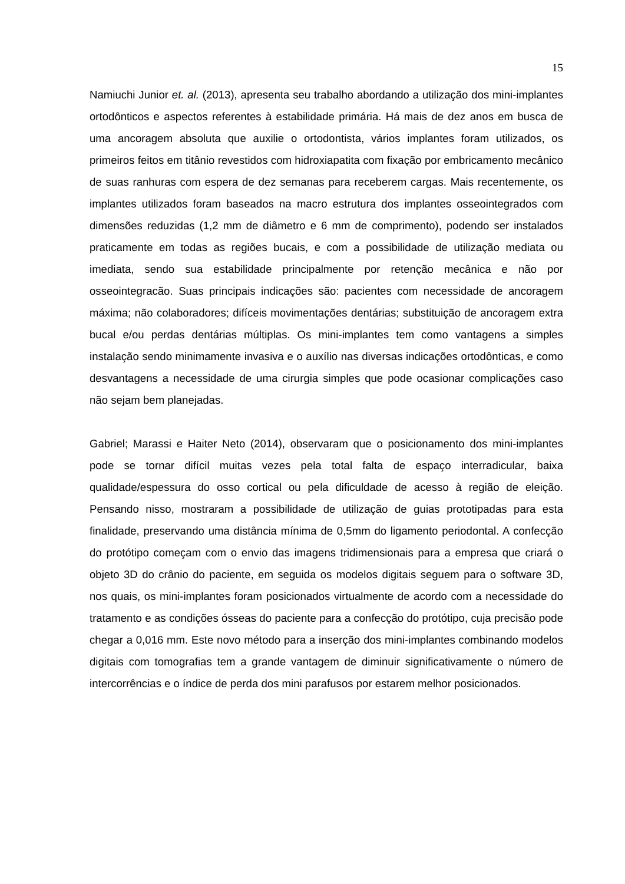15
Namiuchi Junior et. al. (2013), apresenta seu trabalho abordando a utilização dos mini-implantes ortodônticos e aspectos referentes à estabilidade primária. Há mais de dez anos em busca de uma ancoragem absoluta que auxilie o ortodontista, vários implantes foram utilizados, os primeiros feitos em titânio revestidos com hidroxiapatita com fixação por embricamento mecânico de suas ranhuras com espera de dez semanas para receberem cargas. Mais recentemente, os implantes utilizados foram baseados na macro estrutura dos implantes osseointegrados com dimensões reduzidas (1,2 mm de diâmetro e 6 mm de comprimento), podendo ser instalados praticamente em todas as regiões bucais, e com a possibilidade de utilização mediata ou imediata, sendo sua estabilidade principalmente por retenção mecânica e não por osseointegracão. Suas principais indicações são: pacientes com necessidade de ancoragem máxima; não colaboradores; difíceis movimentações dentárias; substituição de ancoragem extra bucal e/ou perdas dentárias múltiplas. Os mini-implantes tem como vantagens a simples instalação sendo minimamente invasiva e o auxílio nas diversas indicações ortodônticas, e como desvantagens a necessidade de uma cirurgia simples que pode ocasionar complicações caso não sejam bem planejadas.
Gabriel; Marassi e Haiter Neto (2014), observaram que o posicionamento dos mini-implantes pode se tornar difícil muitas vezes pela total falta de espaço interradicular, baixa qualidade/espessura do osso cortical ou pela dificuldade de acesso à região de eleição. Pensando nisso, mostraram a possibilidade de utilização de guias prototipadas para esta finalidade, preservando uma distância mínima de 0,5mm do ligamento periodontal. A confecção do protótipo começam com o envio das imagens tridimensionais para a empresa que criará o objeto 3D do crânio do paciente, em seguida os modelos digitais seguem para o software 3D, nos quais, os mini-implantes foram posicionados virtualmente de acordo com a necessidade do tratamento e as condições ósseas do paciente para a confecção do protótipo, cuja precisão pode chegar a 0,016 mm. Este novo método para a inserção dos mini-implantes combinando modelos digitais com tomografias tem a grande vantagem de diminuir significativamente o número de intercorrências e o índice de perda dos mini parafusos por estarem melhor posicionados.